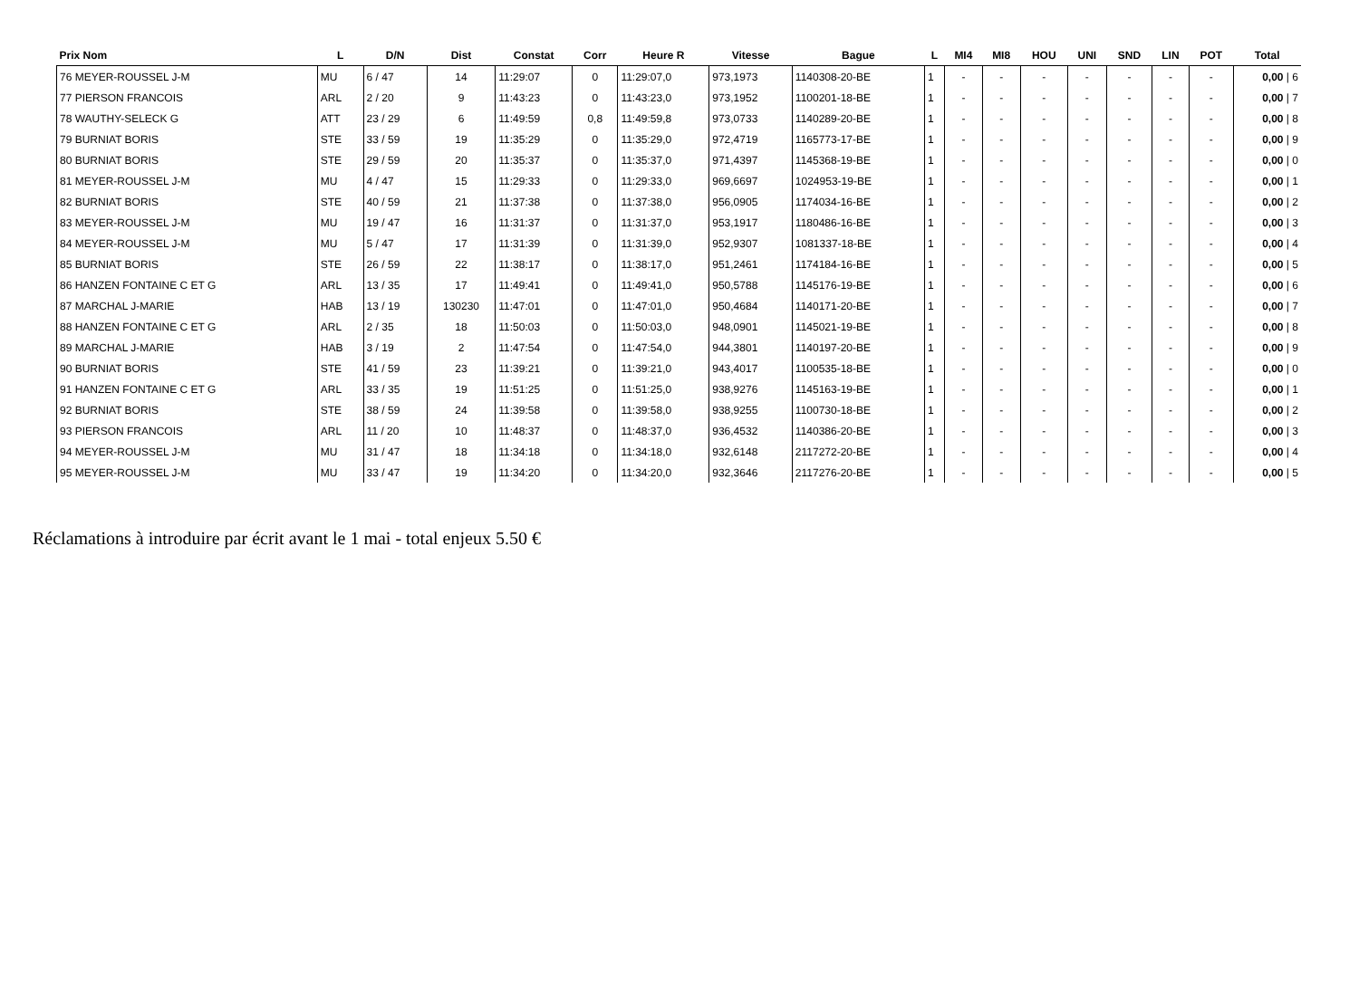| Prix Nom | L | D/N | Dist | Constat | Corr | Heure R | Vitesse | Bague | L | MI4 | MI8 | HOU | UNI | SND | LIN | POT | Total |
| --- | --- | --- | --- | --- | --- | --- | --- | --- | --- | --- | --- | --- | --- | --- | --- | --- | --- |
| 76 MEYER-ROUSSEL J-M | MU | 6 / 47 | 14 | 11:29:07 | 0 | 11:29:07,0 | 973,1973 | 1140308-20-BE | 1 | - | - | - | - | - | - | - | 0,00 / 6 |
| 77 PIERSON FRANCOIS | ARL | 2 / 20 | 9 | 11:43:23 | 0 | 11:43:23,0 | 973,1952 | 1100201-18-BE | 1 | - | - | - | - | - | - | - | 0,00 / 7 |
| 78 WAUTHY-SELECK G | ATT | 23 / 29 | 6 | 11:49:59 | 0,8 | 11:49:59,8 | 973,0733 | 1140289-20-BE | 1 | - | - | - | - | - | - | - | 0,00 / 8 |
| 79 BURNIAT BORIS | STE | 33 / 59 | 19 | 11:35:29 | 0 | 11:35:29,0 | 972,4719 | 1165773-17-BE | 1 | - | - | - | - | - | - | - | 0,00 / 9 |
| 80 BURNIAT BORIS | STE | 29 / 59 | 20 | 11:35:37 | 0 | 11:35:37,0 | 971,4397 | 1145368-19-BE | 1 | - | - | - | - | - | - | - | 0,00 / 0 |
| 81 MEYER-ROUSSEL J-M | MU | 4 / 47 | 15 | 11:29:33 | 0 | 11:29:33,0 | 969,6697 | 1024953-19-BE | 1 | - | - | - | - | - | - | - | 0,00 / 1 |
| 82 BURNIAT BORIS | STE | 40 / 59 | 21 | 11:37:38 | 0 | 11:37:38,0 | 956,0905 | 1174034-16-BE | 1 | - | - | - | - | - | - | - | 0,00 / 2 |
| 83 MEYER-ROUSSEL J-M | MU | 19 / 47 | 16 | 11:31:37 | 0 | 11:31:37,0 | 953,1917 | 1180486-16-BE | 1 | - | - | - | - | - | - | - | 0,00 / 3 |
| 84 MEYER-ROUSSEL J-M | MU | 5 / 47 | 17 | 11:31:39 | 0 | 11:31:39,0 | 952,9307 | 1081337-18-BE | 1 | - | - | - | - | - | - | - | 0,00 / 4 |
| 85 BURNIAT BORIS | STE | 26 / 59 | 22 | 11:38:17 | 0 | 11:38:17,0 | 951,2461 | 1174184-16-BE | 1 | - | - | - | - | - | - | - | 0,00 / 5 |
| 86 HANZEN FONTAINE C ET G | ARL | 13 / 35 | 17 | 11:49:41 | 0 | 11:49:41,0 | 950,5788 | 1145176-19-BE | 1 | - | - | - | - | - | - | - | 0,00 / 6 |
| 87 MARCHAL J-MARIE | HAB | 13 / 19 | 130230 | 11:47:01 | 0 | 11:47:01,0 | 950,4684 | 1140171-20-BE | 1 | - | - | - | - | - | - | - | 0,00 / 7 |
| 88 HANZEN FONTAINE C ET G | ARL | 2 / 35 | 18 | 11:50:03 | 0 | 11:50:03,0 | 948,0901 | 1145021-19-BE | 1 | - | - | - | - | - | - | - | 0,00 / 8 |
| 89 MARCHAL J-MARIE | HAB | 3 / 19 | 2 | 11:47:54 | 0 | 11:47:54,0 | 944,3801 | 1140197-20-BE | 1 | - | - | - | - | - | - | - | 0,00 / 9 |
| 90 BURNIAT BORIS | STE | 41 / 59 | 23 | 11:39:21 | 0 | 11:39:21,0 | 943,4017 | 1100535-18-BE | 1 | - | - | - | - | - | - | - | 0,00 / 0 |
| 91 HANZEN FONTAINE C ET G | ARL | 33 / 35 | 19 | 11:51:25 | 0 | 11:51:25,0 | 938,9276 | 1145163-19-BE | 1 | - | - | - | - | - | - | - | 0,00 / 1 |
| 92 BURNIAT BORIS | STE | 38 / 59 | 24 | 11:39:58 | 0 | 11:39:58,0 | 938,9255 | 1100730-18-BE | 1 | - | - | - | - | - | - | - | 0,00 / 2 |
| 93 PIERSON FRANCOIS | ARL | 11 / 20 | 10 | 11:48:37 | 0 | 11:48:37,0 | 936,4532 | 1140386-20-BE | 1 | - | - | - | - | - | - | - | 0,00 / 3 |
| 94 MEYER-ROUSSEL J-M | MU | 31 / 47 | 18 | 11:34:18 | 0 | 11:34:18,0 | 932,6148 | 2117272-20-BE | 1 | - | - | - | - | - | - | - | 0,00 / 4 |
| 95 MEYER-ROUSSEL J-M | MU | 33 / 47 | 19 | 11:34:20 | 0 | 11:34:20,0 | 932,3646 | 2117276-20-BE | 1 | - | - | - | - | - | - | - | 0,00 / 5 |
Réclamations à introduire par écrit avant le 1 mai - total enjeux 5.50 €